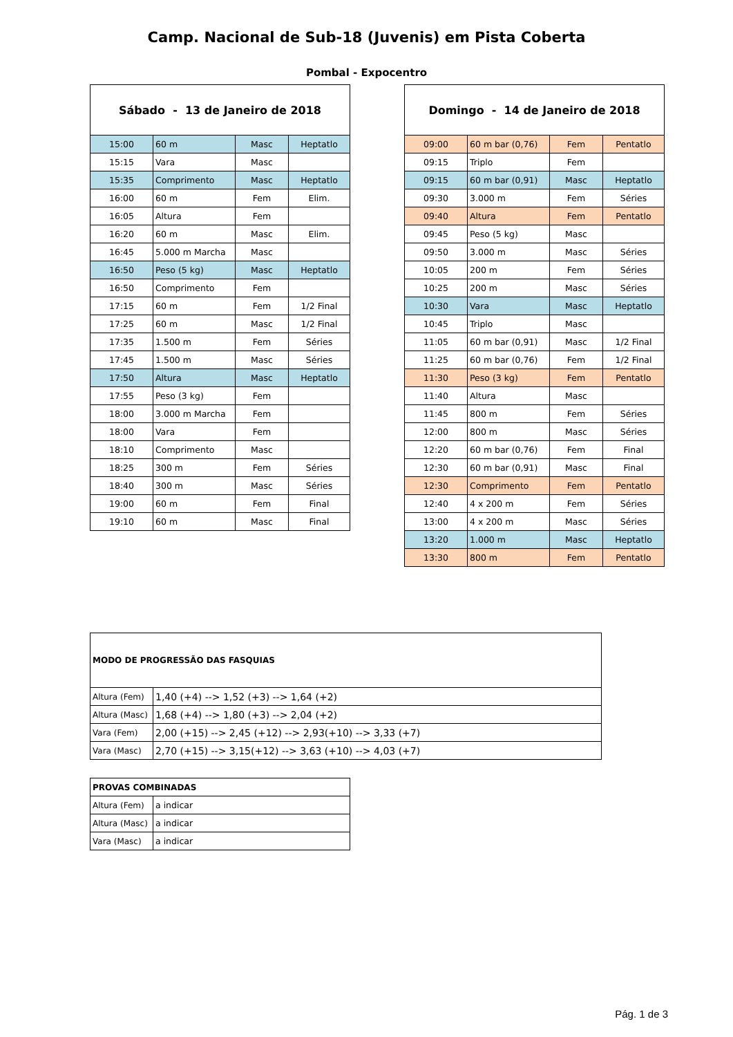Camp. Nacional de Sub-18 (Juvenis) em Pista Coberta
Pombal - Expocentro
| Sábado - 13 de Janeiro de 2018 | | | |
| --- | --- | --- | --- |
| 15:00 | 60 m | Masc | Heptatlo |
| 15:15 | Vara | Masc | |
| 15:35 | Comprimento | Masc | Heptatlo |
| 16:00 | 60 m | Fem | Elim. |
| 16:05 | Altura | Fem | |
| 16:20 | 60 m | Masc | Elim. |
| 16:45 | 5.000 m Marcha | Masc | |
| 16:50 | Peso (5 kg) | Masc | Heptatlo |
| 16:50 | Comprimento | Fem | |
| 17:15 | 60 m | Fem | 1/2 Final |
| 17:25 | 60 m | Masc | 1/2 Final |
| 17:35 | 1.500 m | Fem | Séries |
| 17:45 | 1.500 m | Masc | Séries |
| 17:50 | Altura | Masc | Heptatlo |
| 17:55 | Peso (3 kg) | Fem | |
| 18:00 | 3.000 m Marcha | Fem | |
| 18:00 | Vara | Fem | |
| 18:10 | Comprimento | Masc | |
| 18:25 | 300 m | Fem | Séries |
| 18:40 | 300 m | Masc | Séries |
| 19:00 | 60 m | Fem | Final |
| 19:10 | 60 m | Masc | Final |
| Domingo - 14 de Janeiro de 2018 | | | |
| --- | --- | --- | --- |
| 09:00 | 60 m bar (0,76) | Fem | Pentatlo |
| 09:15 | Triplo | Fem | |
| 09:15 | 60 m bar (0,91) | Masc | Heptatlo |
| 09:30 | 3.000 m | Fem | Séries |
| 09:40 | Altura | Fem | Pentatlo |
| 09:45 | Peso (5 kg) | Masc | |
| 09:50 | 3.000 m | Masc | Séries |
| 10:05 | 200 m | Fem | Séries |
| 10:25 | 200 m | Masc | Séries |
| 10:30 | Vara | Masc | Heptatlo |
| 10:45 | Triplo | Masc | |
| 11:05 | 60 m bar (0,91) | Masc | 1/2 Final |
| 11:25 | 60 m bar (0,76) | Fem | 1/2 Final |
| 11:30 | Peso (3 kg) | Fem | Pentatlo |
| 11:40 | Altura | Masc | |
| 11:45 | 800 m | Fem | Séries |
| 12:00 | 800 m | Masc | Séries |
| 12:20 | 60 m bar (0,76) | Fem | Final |
| 12:30 | 60 m bar (0,91) | Masc | Final |
| 12:30 | Comprimento | Fem | Pentatlo |
| 12:40 | 4 x 200 m | Fem | Séries |
| 13:00 | 4 x 200 m | Masc | Séries |
| 13:20 | 1.000 m | Masc | Heptatlo |
| 13:30 | 800 m | Fem | Pentatlo |
| MODO DE PROGRESSÃO DAS FASQUIAS | |
| --- | --- |
| Altura (Fem) | 1,40 (+4) --> 1,52 (+3) --> 1,64 (+2) |
| Altura (Masc) | 1,68 (+4) --> 1,80 (+3) --> 2,04 (+2) |
| Vara (Fem) | 2,00 (+15) --> 2,45 (+12) --> 2,93(+10) --> 3,33 (+7) |
| Vara (Masc) | 2,70 (+15) --> 3,15(+12) --> 3,63 (+10) --> 4,03 (+7) |
| PROVAS COMBINADAS | |
| --- | --- |
| Altura (Fem) | a indicar |
| Altura (Masc) | a indicar |
| Vara (Masc) | a indicar |
Pág. 1 de 3